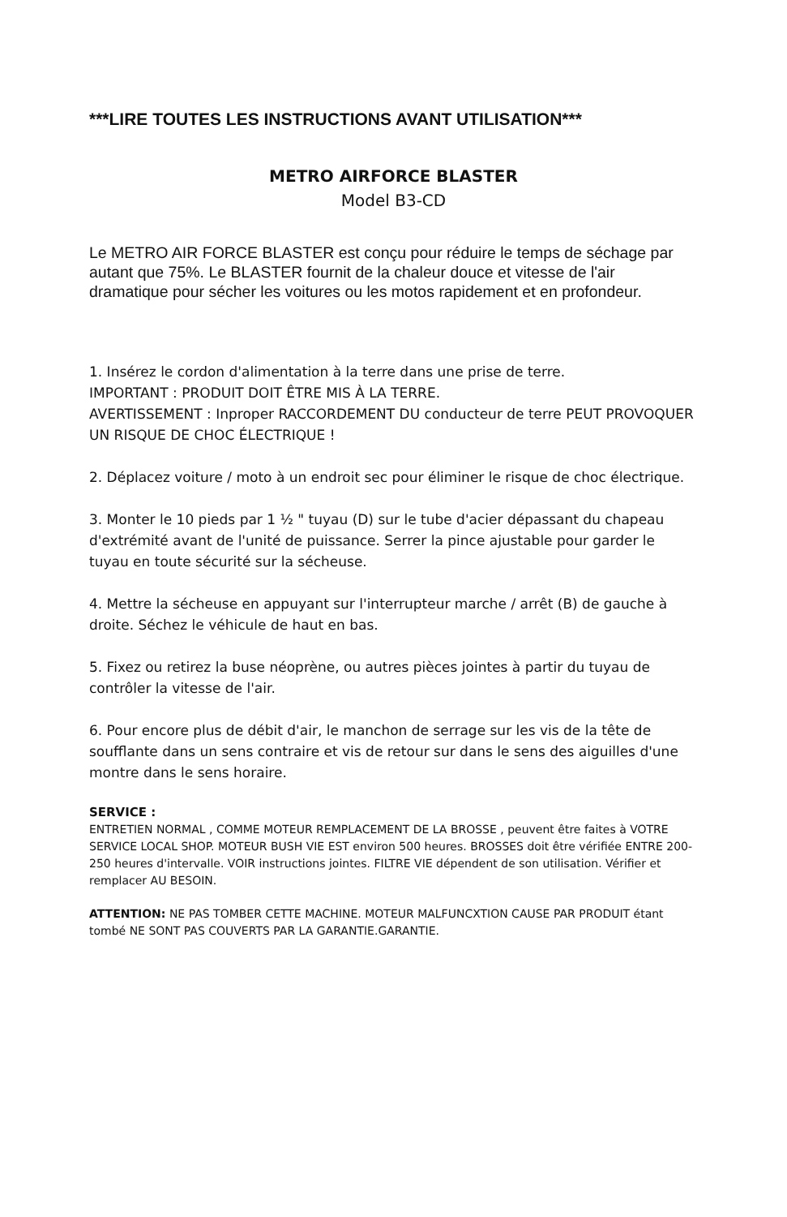***LIRE TOUTES LES INSTRUCTIONS AVANT UTILISATION***
METRO AIRFORCE BLASTER
Model B3-CD
Le METRO AIR FORCE BLASTER est conçu pour réduire le temps de séchage par autant que 75%. Le BLASTER fournit de la chaleur douce et vitesse de l'air dramatique pour sécher les voitures ou les motos rapidement et en profondeur.
1. Insérez le cordon d'alimentation à la terre dans une prise de terre.
IMPORTANT : PRODUIT DOIT ÊTRE MIS À LA TERRE.
AVERTISSEMENT : Inproper RACCORDEMENT DU conducteur de terre PEUT PROVOQUER UN RISQUE DE CHOC ÉLECTRIQUE !
2. Déplacez voiture / moto à un endroit sec pour éliminer le risque de choc électrique.
3. Monter le 10 pieds par 1 ½ " tuyau (D) sur le tube d'acier dépassant du chapeau d'extrémité avant de l'unité de puissance. Serrer la pince ajustable pour garder le tuyau en toute sécurité sur la sécheuse.
4. Mettre la sécheuse en appuyant sur l'interrupteur marche / arrêt (B) de gauche à droite. Séchez le véhicule de haut en bas.
5. Fixez ou retirez la buse néoprène, ou autres pièces jointes à partir du tuyau de contrôler la vitesse de l'air.
6. Pour encore plus de débit d'air, le manchon de serrage sur les vis de la tête de soufflante dans un sens contraire et vis de retour sur dans le sens des aiguilles d'une montre dans le sens horaire.
SERVICE :
ENTRETIEN NORMAL , COMME MOTEUR REMPLACEMENT DE LA BROSSE , peuvent être faites à VOTRE SERVICE LOCAL SHOP. MOTEUR BUSH VIE EST environ 500 heures. BROSSES doit être vérifiée ENTRE 200-250 heures d'intervalle. VOIR instructions jointes. FILTRE VIE dépendent de son utilisation. Vérifier et remplacer AU BESOIN.
ATTENTION: NE PAS TOMBER CETTE MACHINE. MOTEUR MALFUNCXTION CAUSE PAR PRODUIT étant tombé NE SONT PAS COUVERTS PAR LA GARANTIE.GARANTIE.